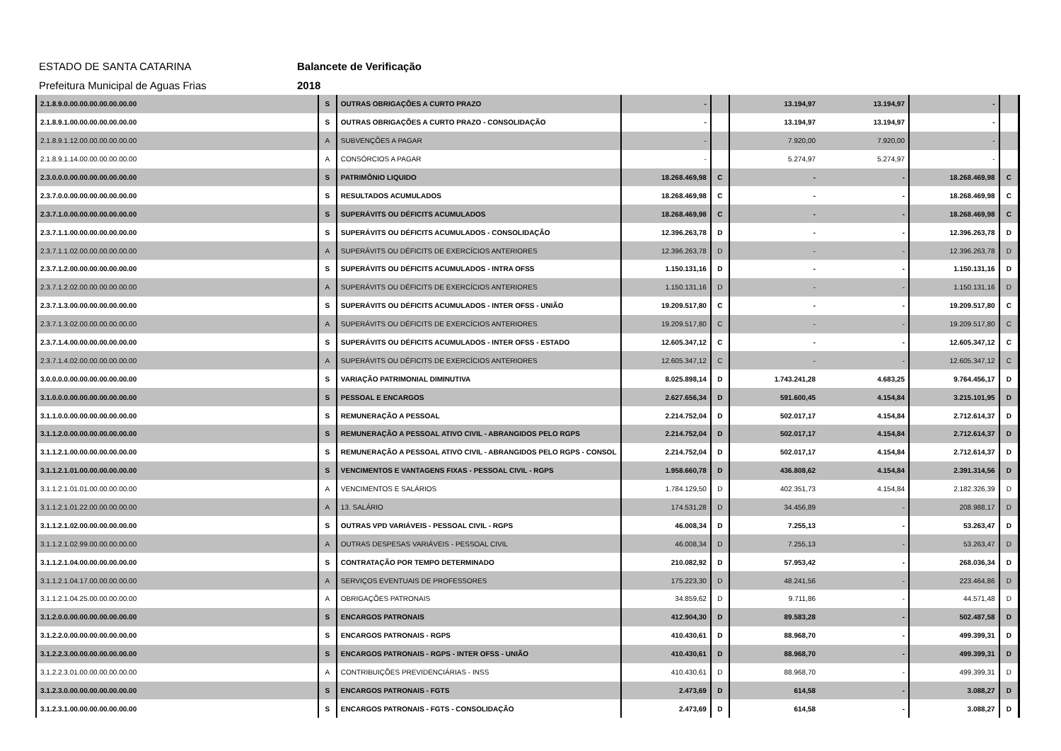ESTADO DE SANTA CATARINA Balancete de Verificação
Prefeitura Municipal de Aguas Frias 2018
| 2.1.8.9.0.00.00.00.00.00.00.00 | S | OUTRAS OBRIGAÇÕES A CURTO PRAZO | - | | 13.194,97 | 13.194,97 | - | |
| 2.1.8.9.1.00.00.00.00.00.00.00 | S | OUTRAS OBRIGAÇÕES A CURTO PRAZO - CONSOLIDAÇÃO | - | | 13.194,97 | 13.194,97 | - | |
| 2.1.8.9.1.12.00.00.00.00.00.00 | A | SUBVENÇÕES A PAGAR | - | | 7.920,00 | 7.920,00 | - | |
| 2.1.8.9.1.14.00.00.00.00.00.00 | A | CONSÓRCIOS A PAGAR | - | | 5.274,97 | 5.274,97 | - | |
| 2.3.0.0.0.00.00.00.00.00.00.00 | S | PATRIMÔNIO LIQUIDO | 18.268.469,98 | C | - | - | 18.268.469,98 | C |
| 2.3.7.0.0.00.00.00.00.00.00.00 | S | RESULTADOS ACUMULADOS | 18.268.469,98 | C | - | - | 18.268.469,98 | C |
| 2.3.7.1.0.00.00.00.00.00.00.00 | S | SUPERÁVITS OU DÉFICITS ACUMULADOS | 18.268.469,98 | C | - | - | 18.268.469,98 | C |
| 2.3.7.1.1.00.00.00.00.00.00.00 | S | SUPERÁVITS OU DÉFICITS ACUMULADOS - CONSOLIDAÇÃO | 12.396.263,78 | D | - | - | 12.396.263,78 | D |
| 2.3.7.1.1.02.00.00.00.00.00.00 | A | SUPERÁVITS OU DÉFICITS DE EXERCÍCIOS ANTERIORES | 12.396.263,78 | D | - | - | 12.396.263,78 | D |
| 2.3.7.1.2.00.00.00.00.00.00.00 | S | SUPERÁVITS OU DÉFICITS ACUMULADOS - INTRA OFSS | 1.150.131,16 | D | - | - | 1.150.131,16 | D |
| 2.3.7.1.2.02.00.00.00.00.00.00 | A | SUPERÁVITS OU DÉFICITS DE EXERCÍCIOS ANTERIORES | 1.150.131,16 | D | - | - | 1.150.131,16 | D |
| 2.3.7.1.3.00.00.00.00.00.00.00 | S | SUPERÁVITS OU DÉFICITS ACUMULADOS - INTER OFSS - UNIÃO | 19.209.517,80 | C | - | - | 19.209.517,80 | C |
| 2.3.7.1.3.02.00.00.00.00.00.00 | A | SUPERÁVITS OU DÉFICITS DE EXERCÍCIOS ANTERIORES | 19.209.517,80 | C | - | - | 19.209.517,80 | C |
| 2.3.7.1.4.00.00.00.00.00.00.00 | S | SUPERÁVITS OU DÉFICITS ACUMULADOS - INTER OFSS - ESTADO | 12.605.347,12 | C | - | - | 12.605.347,12 | C |
| 2.3.7.1.4.02.00.00.00.00.00.00 | A | SUPERÁVITS OU DÉFICITS DE EXERCÍCIOS ANTERIORES | 12.605.347,12 | C | - | - | 12.605.347,12 | C |
| 3.0.0.0.0.00.00.00.00.00.00.00 | S | VARIAÇÃO PATRIMONIAL DIMINUTIVA | 8.025.898,14 | D | 1.743.241,28 | 4.683,25 | 9.764.456,17 | D |
| 3.1.0.0.0.00.00.00.00.00.00.00 | S | PESSOAL E ENCARGOS | 2.627.656,34 | D | 591.600,45 | 4.154,84 | 3.215.101,95 | D |
| 3.1.1.0.0.00.00.00.00.00.00.00 | S | REMUNERAÇÃO A PESSOAL | 2.214.752,04 | D | 502.017,17 | 4.154,84 | 2.712.614,37 | D |
| 3.1.1.2.0.00.00.00.00.00.00.00 | S | REMUNERAÇÃO A PESSOAL ATIVO CIVIL - ABRANGIDOS PELO RGPS | 2.214.752,04 | D | 502.017,17 | 4.154,84 | 2.712.614,37 | D |
| 3.1.1.2.1.00.00.00.00.00.00.00 | S | REMUNERAÇÃO A PESSOAL ATIVO CIVIL - ABRANGIDOS PELO RGPS - CONSOL | 2.214.752,04 | D | 502.017,17 | 4.154,84 | 2.712.614,37 | D |
| 3.1.1.2.1.01.00.00.00.00.00.00 | S | VENCIMENTOS E VANTAGENS FIXAS - PESSOAL CIVIL - RGPS | 1.958.660,78 | D | 436.808,62 | 4.154,84 | 2.391.314,56 | D |
| 3.1.1.2.1.01.01.00.00.00.00.00 | A | VENCIMENTOS E SALÁRIOS | 1.784.129,50 | D | 402.351,73 | 4.154,84 | 2.182.326,39 | D |
| 3.1.1.2.1.01.22.00.00.00.00.00 | A | 13. SALÁRIO | 174.531,28 | D | 34.456,89 | - | 208.988,17 | D |
| 3.1.1.2.1.02.00.00.00.00.00.00 | S | OUTRAS VPD VARIÁVEIS - PESSOAL CIVIL - RGPS | 46.008,34 | D | 7.255,13 | - | 53.263,47 | D |
| 3.1.1.2.1.02.99.00.00.00.00.00 | A | OUTRAS DESPESAS VARIÁVEIS - PESSOAL CIVIL | 46.008,34 | D | 7.255,13 | - | 53.263,47 | D |
| 3.1.1.2.1.04.00.00.00.00.00.00 | S | CONTRATAÇÃO POR TEMPO DETERMINADO | 210.082,92 | D | 57.953,42 | - | 268.036,34 | D |
| 3.1.1.2.1.04.17.00.00.00.00.00 | A | SERVIÇOS EVENTUAIS DE PROFESSORES | 175.223,30 | D | 48.241,56 | - | 223.464,86 | D |
| 3.1.1.2.1.04.25.00.00.00.00.00 | A | OBRIGAÇÕES PATRONAIS | 34.859,62 | D | 9.711,86 | - | 44.571,48 | D |
| 3.1.2.0.0.00.00.00.00.00.00.00 | S | ENCARGOS PATRONAIS | 412.904,30 | D | 89.583,28 | - | 502.487,58 | D |
| 3.1.2.2.0.00.00.00.00.00.00.00 | S | ENCARGOS PATRONAIS - RGPS | 410.430,61 | D | 88.968,70 | - | 499.399,31 | D |
| 3.1.2.2.3.00.00.00.00.00.00.00 | S | ENCARGOS PATRONAIS - RGPS - INTER OFSS - UNIÃO | 410.430,61 | D | 88.968,70 | - | 499.399,31 | D |
| 3.1.2.2.3.01.00.00.00.00.00.00 | A | CONTRIBUIÇÕES PREVIDENCIÁRIAS - INSS | 410.430,61 | D | 88.968,70 | - | 499.399,31 | D |
| 3.1.2.3.0.00.00.00.00.00.00.00 | S | ENCARGOS PATRONAIS - FGTS | 2.473,69 | D | 614,58 | - | 3.088,27 | D |
| 3.1.2.3.1.00.00.00.00.00.00.00 | S | ENCARGOS PATRONAIS - FGTS - CONSOLIDAÇÃO | 2.473,69 | D | 614,58 | - | 3.088,27 | D |